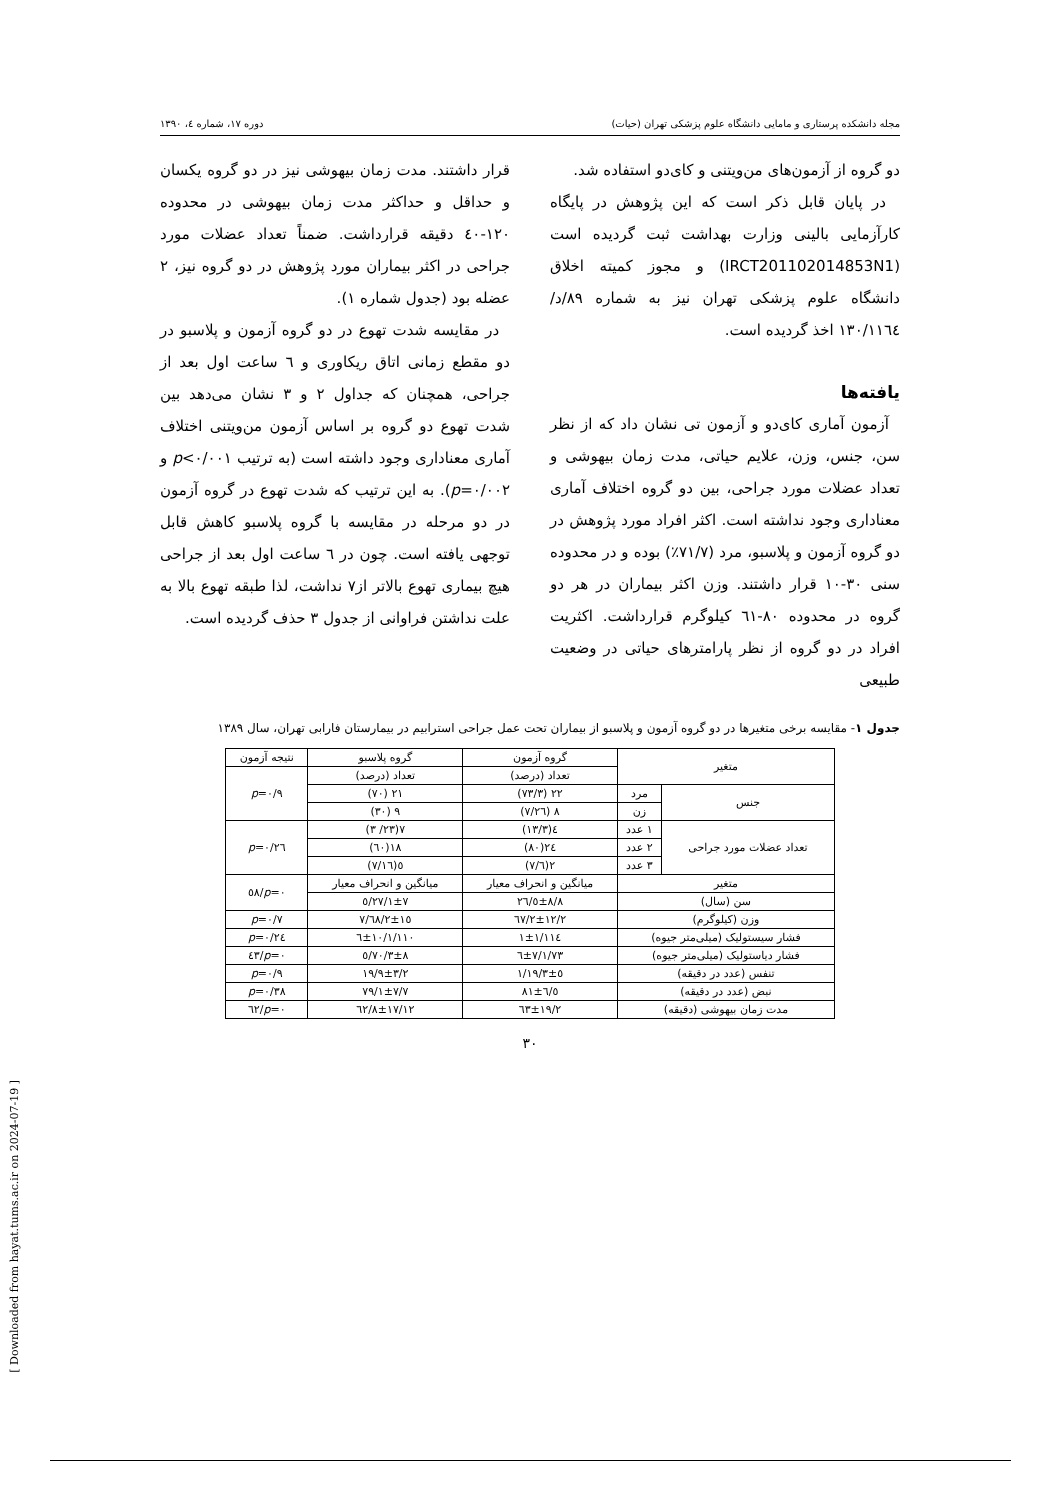مجله دانشکده پرستاری و مامایی دانشگاه علوم پزشکی تهران (حیات) دوره ۱۷، شماره ٤، ۱۳۹۰
دو گروه از آزمون‌های من‌ویتنی و کای‌دو استفاده شد.
در پایان قابل ذکر است که این پژوهش در پایگاه کارآزمایی بالینی وزارت بهداشت ثبت گردیده است (IRCT201102014853N1) و مجوز کمیته اخلاق دانشگاه علوم پزشکی تهران نیز به شماره ۸۹/د/۱۳۰/۱۱٦٤ اخذ گردیده است.
یافته‌ها
آزمون آماری کای‌دو و آزمون تی نشان داد که از نظر سن، جنس، وزن، علایم حیاتی، مدت زمان بیهوشی و تعداد عضلات مورد جراحی، بین دو گروه اختلاف آماری معناداری وجود نداشته است. اکثر افراد مورد پژوهش در دو گروه آزمون و پلاسبو، مرد (۷۱/۷٪) بوده و در محدوده سنی ۳۰-۱۰ قرار داشتند. وزن اکثر بیماران در هر دو گروه در محدوده ۸۰-٦۱ کیلوگرم قرارداشت. اکثریت افراد در دو گروه از نظر پارامترهای حیاتی در وضعیت طبیعی
قرار داشتند. مدت زمان بیهوشی نیز در دو گروه یکسان و حداقل و حداکثر مدت زمان بیهوشی در محدوده ۱۲۰-٤۰ دقیقه قرارداشت. ضمناً تعداد عضلات مورد جراحی در اکثر بیماران مورد پژوهش در دو گروه نیز، ۲ عضله بود (جدول شماره ۱).
در مقایسه شدت تهوع در دو گروه آزمون و پلاسبو در دو مقطع زمانی اتاق ریکاوری و ٦ ساعت اول بعد از جراحی، همچنان که جداول ۲ و ۳ نشان می‌دهد بین شدت تهوع دو گروه بر اساس آزمون من‌ویتنی اختلاف آماری معناداری وجود داشته است (به ترتیب p<۰/۰۰۱ و p=۰/۰۰۲). به این ترتیب که شدت تهوع در گروه آزمون در دو مرحله در مقایسه با گروه پلاسبو کاهش قابل توجهی یافته است. چون در ٦ ساعت اول بعد از جراحی هیچ بیماری تهوع بالاتر از۷ نداشت، لذا طبقه تهوع بالا به علت نداشتن فراوانی از جدول ۳ حذف گردیده است.
جدول ۱- مقایسه برخی متغیرها در دو گروه آزمون و پلاسبو از بیماران تحت عمل جراحی استرابیم در بیمارستان فارابی تهران، سال ۱۳۸۹
| متغیر | | گروه آزمون | گروه پلاسبو | نتیجه آزمون |
| --- | --- | --- | --- | --- |
| | | تعداد (درصد) | تعداد (درصد) | p =۰/۹ |
| جنس | مرد | ۲۲ (۷۳/۳) | ۲۱ (۷۰) | |
| | زن | ۸ (۲٦/۷) | ۹ (۳۰) | |
| تعداد عضلات مورد جراحی | ۱ عدد | ٤(۱۳/۳) | ۷(۲۳/ ۳) | p =۰/۲٦ |
| | ۲ عدد | ۲٤(۸۰) | ۱۸(٦۰) | |
| | ۳ عدد | ۲(٦/۷) | ٥(۱٦/۷) | |
| متغیر | | میانگین و انحراف معیار | میانگین و انحراف معیار | p =۰/٥۸ |
| سن (سال) | | ۲٦/٥±۸/۸ | ۲۷/۱±۷/٥ | |
| وزن (کیلوگرم) | | ٦۷/۲±۱۲/۲ | ٦۸/۲±۱٥/۷ | p =۰/۷ |
| فشار سیستولیک (میلی‌متر جیوه) | | ۱۱٤/۱±۱ | ۱۱۰/٦±۱۰/۱ | p =۰/۲٤ |
| فشار دیاستولیک (میلی‌متر جیوه) | | ۷۳/٦±۷/۱ | ۷۰/۳±۸/٥ | p =۰/٤۳ |
| تنفس (عدد در دقیقه) | | ۱۹/۳±٥/۱ | ۱۹/۹±۳/۲ | p =۰/۹ |
| نبض (عدد در دقیقه) | | ۸۱±٦/٥ | ۷۹/۱±۷/۷ | p =۰/۳۸ |
| مدت زمان بیهوشی (دقیقه) | | ٦۳±۱۹/۲ | ٦۲/۸±۱۷/۱۲ | p =۰/٦۲ |
۳۰
[ Downloaded from hayat.tums.ac.ir on 2024-07-19 ]